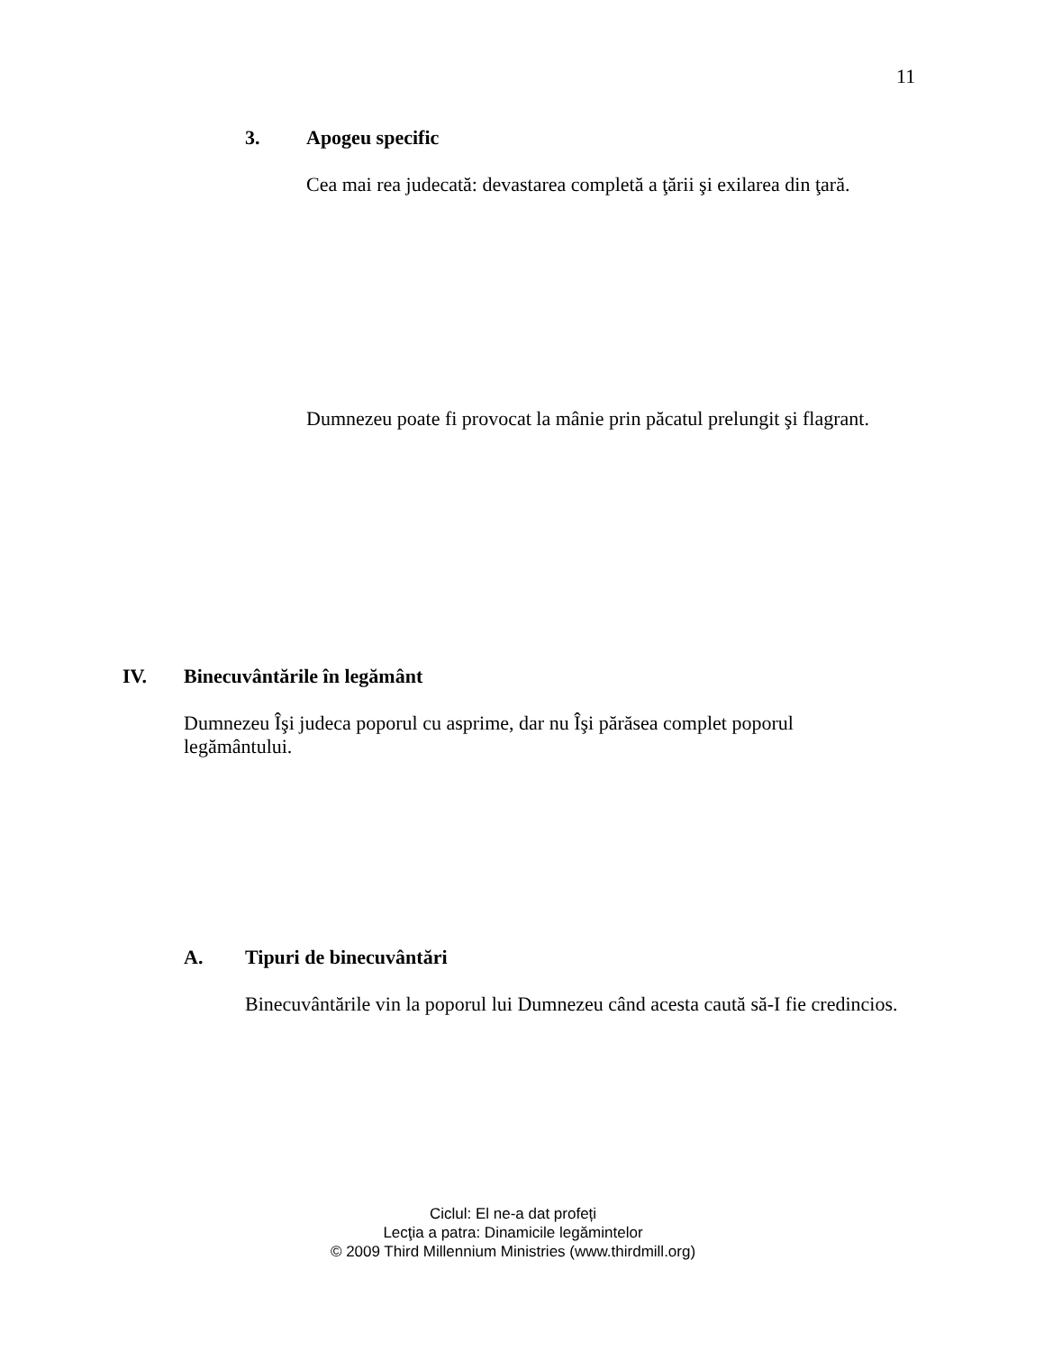11
3. Apogeu specific
Cea mai rea judecată: devastarea completă a ţării şi exilarea din ţară.
Dumnezeu poate fi provocat la mânie prin păcatul prelungit şi flagrant.
IV. Binecuvântările în legământ
Dumnezeu Îşi judeca poporul cu asprime, dar nu Îşi părăsea complet poporul legământului.
A. Tipuri de binecuvântări
Binecuvântările vin la poporul lui Dumnezeu când acesta caută să-I fie credincios.
Ciclul: El ne-a dat profeți
Lecţia a patra: Dinamicile legămintelor
© 2009 Third Millennium Ministries (www.thirdmill.org)